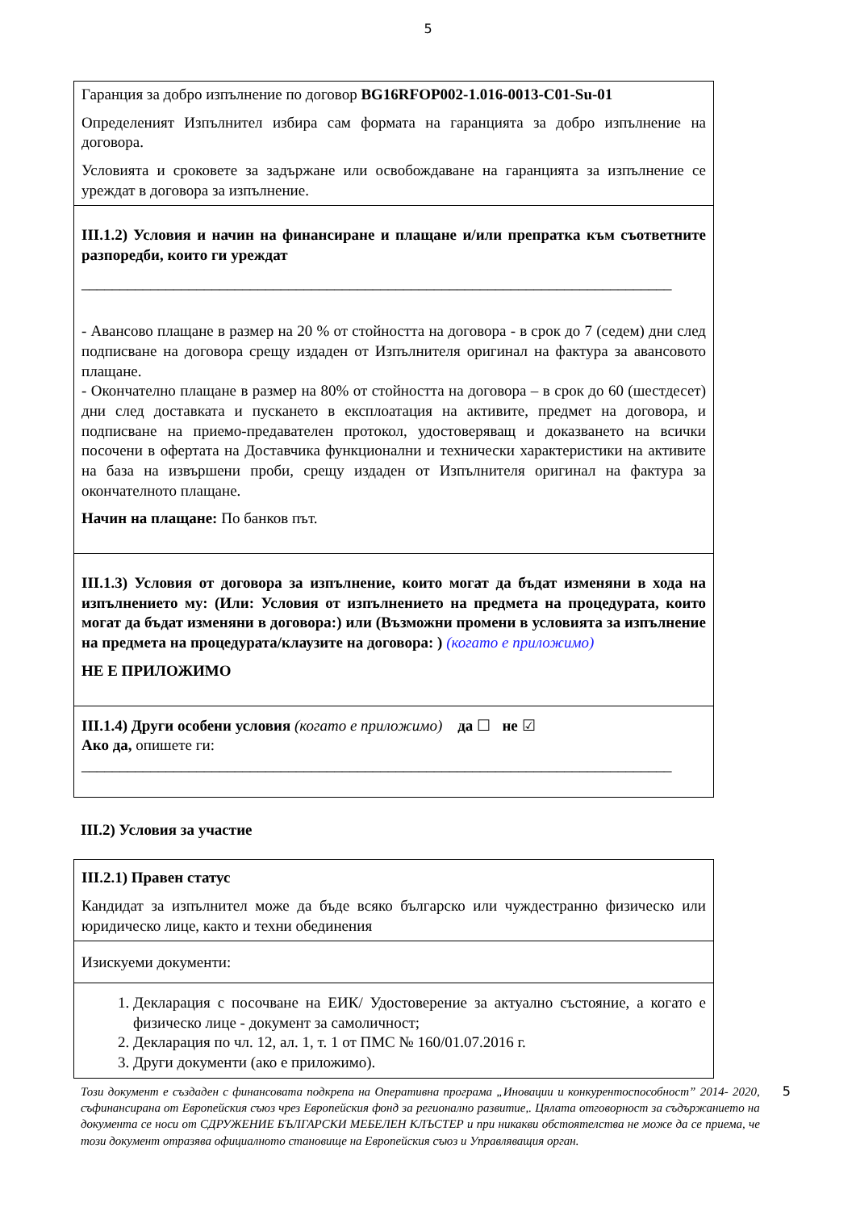5
Гаранция за добро изпълнение по договор BG16RFOP002-1.016-0013-C01-Su-01
Определеният Изпълнител избира сам формата на гаранцията за добро изпълнение на договора.
Условията и сроковете за задържане или освобождаване на гаранцията за изпълнение се уреждат в договора за изпълнение.
III.1.2) Условия и начин на финансиране и плащане и/или препратка към съответните разпоредби, които ги уреждат
_____________________________________________________________________________
- Авансово плащане в размер на 20 % от стойността на договора - в срок до 7 (седем) дни след подписване на договора срещу издаден от Изпълнителя оригинал на фактура за авансовото плащане.
- Окончателно плащане в размер на 80% от стойността на договора – в срок до 60 (шестдесет) дни след доставката и пускането в експлоатация на активите, предмет на договора, и подписване на приемо-предавателен протокол, удостоверяващ и доказването на всички посочени в офертата на Доставчика функционални и технически характеристики на активите на база на извършени проби, срещу издаден от Изпълнителя оригинал на фактура за окончателното плащане.
Начин на плащане: По банков път.
III.1.3) Условия от договора за изпълнение, които могат да бъдат изменяни в хода на изпълнението му: (Или: Условия от изпълнението на предмета на процедурата, които могат да бъдат изменяни в договора:) или (Възможни промени в условията за изпълнение на предмета на процедурата/клаузите на договора: ) (когато е приложимо)
НЕ Е ПРИЛОЖИМО
III.1.4) Други особени условия (когато е приложимо) да ☐ не ☑
Ако да, опишете ги:
_____________________________________________________________________________
III.2) Условия за участие
III.2.1) Правен статус
Кандидат за изпълнител може да бъде всяко българско или чуждестранно физическо или юридическо лице, както и техни обединения
Изискуеми документи:
1. Декларация с посочване на ЕИК/ Удостоверение за актуално състояние, а когато е физическо лице - документ за самоличност;
2. Декларация по чл. 12, ал. 1, т. 1 от ПМС № 160/01.07.2016 г.
3. Други документи (ако е приложимо).
Този документ е създаден с финансовата подкрепа на Оперативна програма „Иновации и конкурентоспособност” 2014- 2020, съфинансирана от Европейския съюз чрез Европейския фонд за регионално развитие,. Цялата отговорност за съдържанието на документа се носи от СДРУЖЕНИЕ БЪЛГАРСКИ МЕБЕЛЕН КЛЪСТЕР и при никакви обстоятелства не може да се приема, че този документ отразява официалното становище на Европейския съюз и Управляващия орган.
5